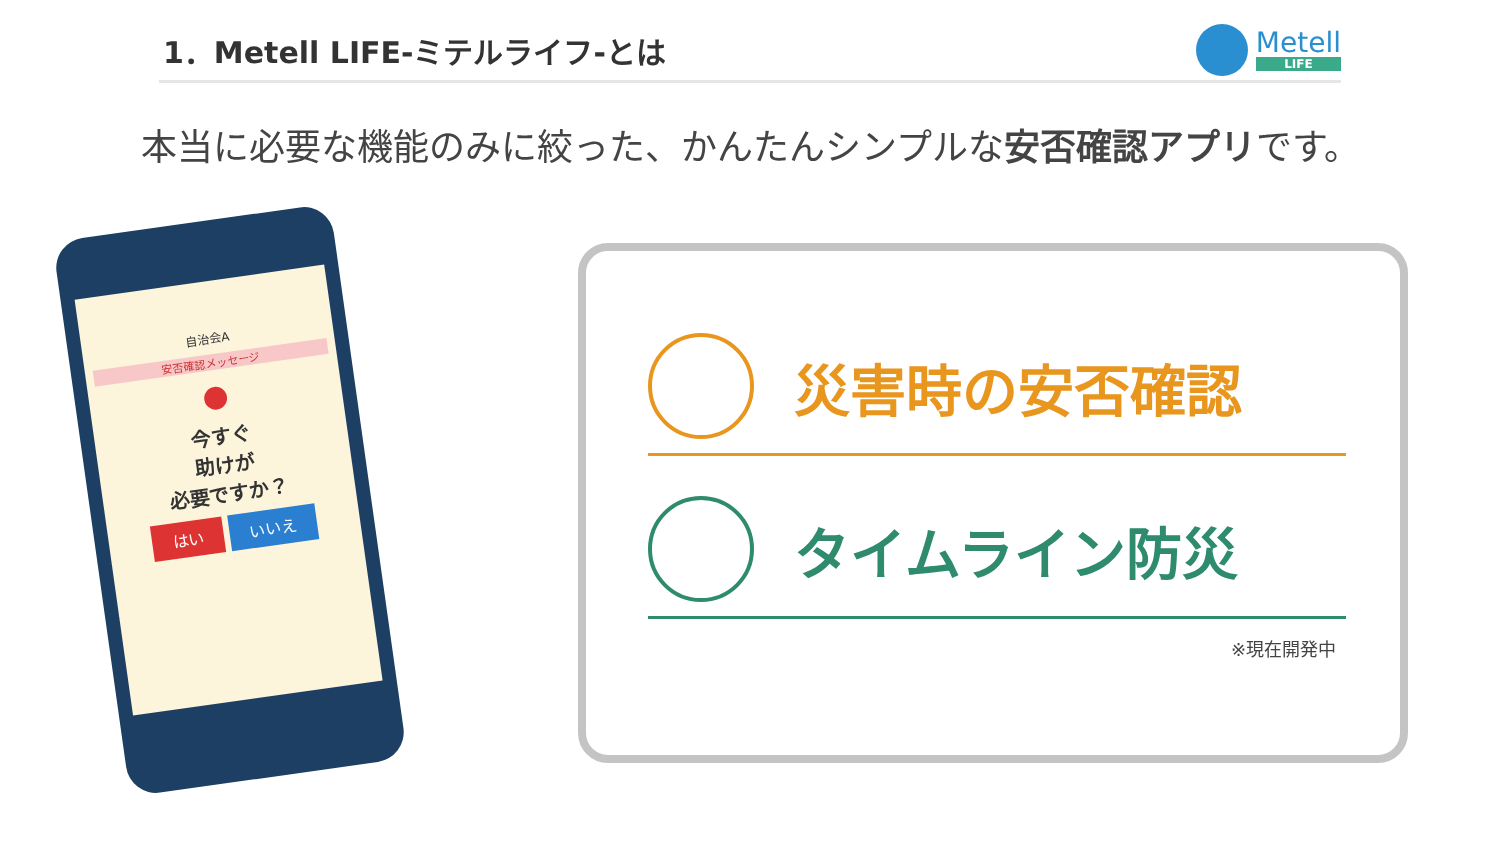1．Metell LIFE-ミテルライフ-とは
Metell
LIFE
本当に必要な機能のみに絞った、かんたんシンプルな安否確認アプリです。
自治会A
安否確認メッセージ
●
今すぐ
助けが
必要ですか？
はい いいえ
災害時の安否確認
タイムライン防災
※現在開発中